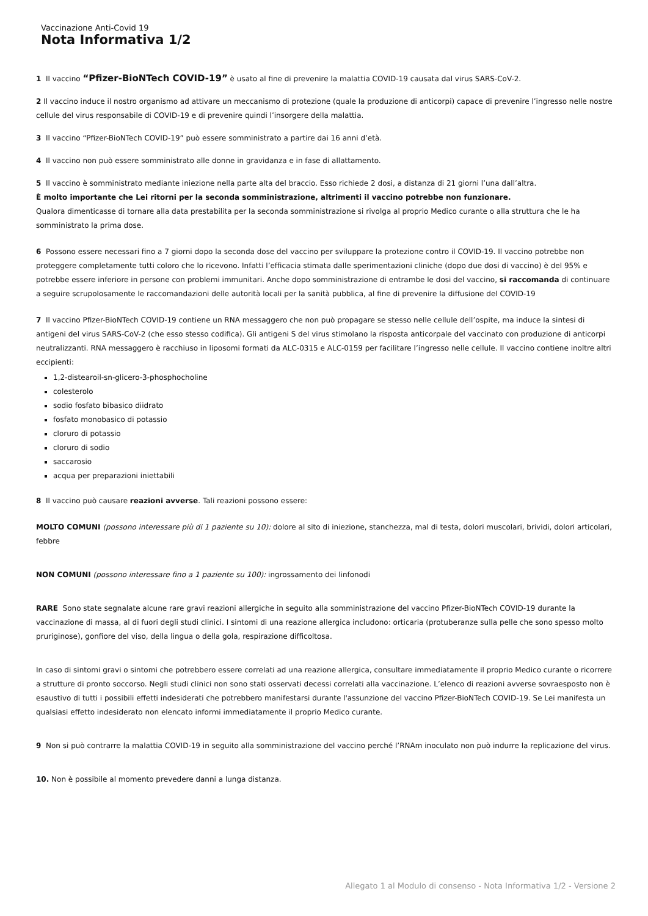Vaccinazione Anti-Covid 19
Nota Informativa 1/2
1 Il vaccino “Pfizer-BioNTech COVID-19” è usato al fine di prevenire la malattia COVID-19 causata dal virus SARS-CoV-2.
2 Il vaccino induce il nostro organismo ad attivare un meccanismo di protezione (quale la produzione di anticorpi) capace di prevenire l’ingresso nelle nostre cellule del virus responsabile di COVID-19 e di prevenire quindi l’insorgere della malattia.
3 Il vaccino “Pfizer-BioNTech COVID-19” può essere somministrato a partire dai 16 anni d’età.
4 Il vaccino non può essere somministrato alle donne in gravidanza e in fase di allattamento.
5 Il vaccino è somministrato mediante iniezione nella parte alta del braccio. Esso richiede 2 dosi, a distanza di 21 giorni l’una dall’altra.
È molto importante che Lei ritorni per la seconda somministrazione, altrimenti il vaccino potrebbe non funzionare.
Qualora dimenticasse di tornare alla data prestabilita per la seconda somministrazione si rivolga al proprio Medico curante o alla struttura che le ha somministrato la prima dose.
6 Possono essere necessari fino a 7 giorni dopo la seconda dose del vaccino per sviluppare la protezione contro il COVID-19. Il vaccino potrebbe non proteggere completamente tutti coloro che lo ricevono. Infatti l’efficacia stimata dalle sperimentazioni cliniche (dopo due dosi di vaccino) è del 95% e potrebbe essere inferiore in persone con problemi immunitari. Anche dopo somministrazione di entrambe le dosi del vaccino, si raccomanda di continuare a seguire scrupolosamente le raccomandazioni delle autorità locali per la sanità pubblica, al fine di prevenire la diffusione del COVID-19
7 Il vaccino Pfizer-BioNTech COVID-19 contiene un RNA messaggero che non può propagare se stesso nelle cellule dell’ospite, ma induce la sintesi di antigeni del virus SARS-CoV-2 (che esso stesso codifica). Gli antigeni S del virus stimolano la risposta anticorpale del vaccinato con produzione di anticorpi neutralizzanti. RNA messaggero è racchiuso in liposomi formati da ALC-0315 e ALC-0159 per facilitare l’ingresso nelle cellule. Il vaccino contiene inoltre altri eccipienti:
1,2-distearoil-sn-glicero-3-phosphocholine
colesterolo
sodio fosfato bibasico diidrato
fosfato monobasico di potassio
cloruro di potassio
cloruro di sodio
saccarosio
acqua per preparazioni iniettabili
8 Il vaccino può causare reazioni avverse. Tali reazioni possono essere:
MOLTO COMUNI (possono interessare più di 1 paziente su 10): dolore al sito di iniezione, stanchezza, mal di testa, dolori muscolari, brividi, dolori articolari, febbre
NON COMUNI (possono interessare fino a 1 paziente su 100): ingrossamento dei linfonodi
RARE Sono state segnalate alcune rare gravi reazioni allergiche in seguito alla somministrazione del vaccino Pfizer-BioNTech COVID-19 durante la vaccinazione di massa, al di fuori degli studi clinici. I sintomi di una reazione allergica includono: orticaria (protuberanze sulla pelle che sono spesso molto pruriginose), gonfiore del viso, della lingua o della gola, respirazione difficoltosa.
In caso di sintomi gravi o sintomi che potrebbero essere correlati ad una reazione allergica, consultare immediatamente il proprio Medico curante o ricorrere a strutture di pronto soccorso. Negli studi clinici non sono stati osservati decessi correlati alla vaccinazione. L’elenco di reazioni avverse sovraesposto non è esaustivo di tutti i possibili effetti indesiderati che potrebbero manifestarsi durante l'assunzione del vaccino Pfizer-BioNTech COVID-19. Se Lei manifesta un qualsiasi effetto indesiderato non elencato informi immediatamente il proprio Medico curante.
9 Non si può contrarre la malattia COVID-19 in seguito alla somministrazione del vaccino perché l’RNAm inoculato non può indurre la replicazione del virus.
10. Non è possibile al momento prevedere danni a lunga distanza.
Allegato 1 al Modulo di consenso - Nota Informativa 1/2 - Versione 2